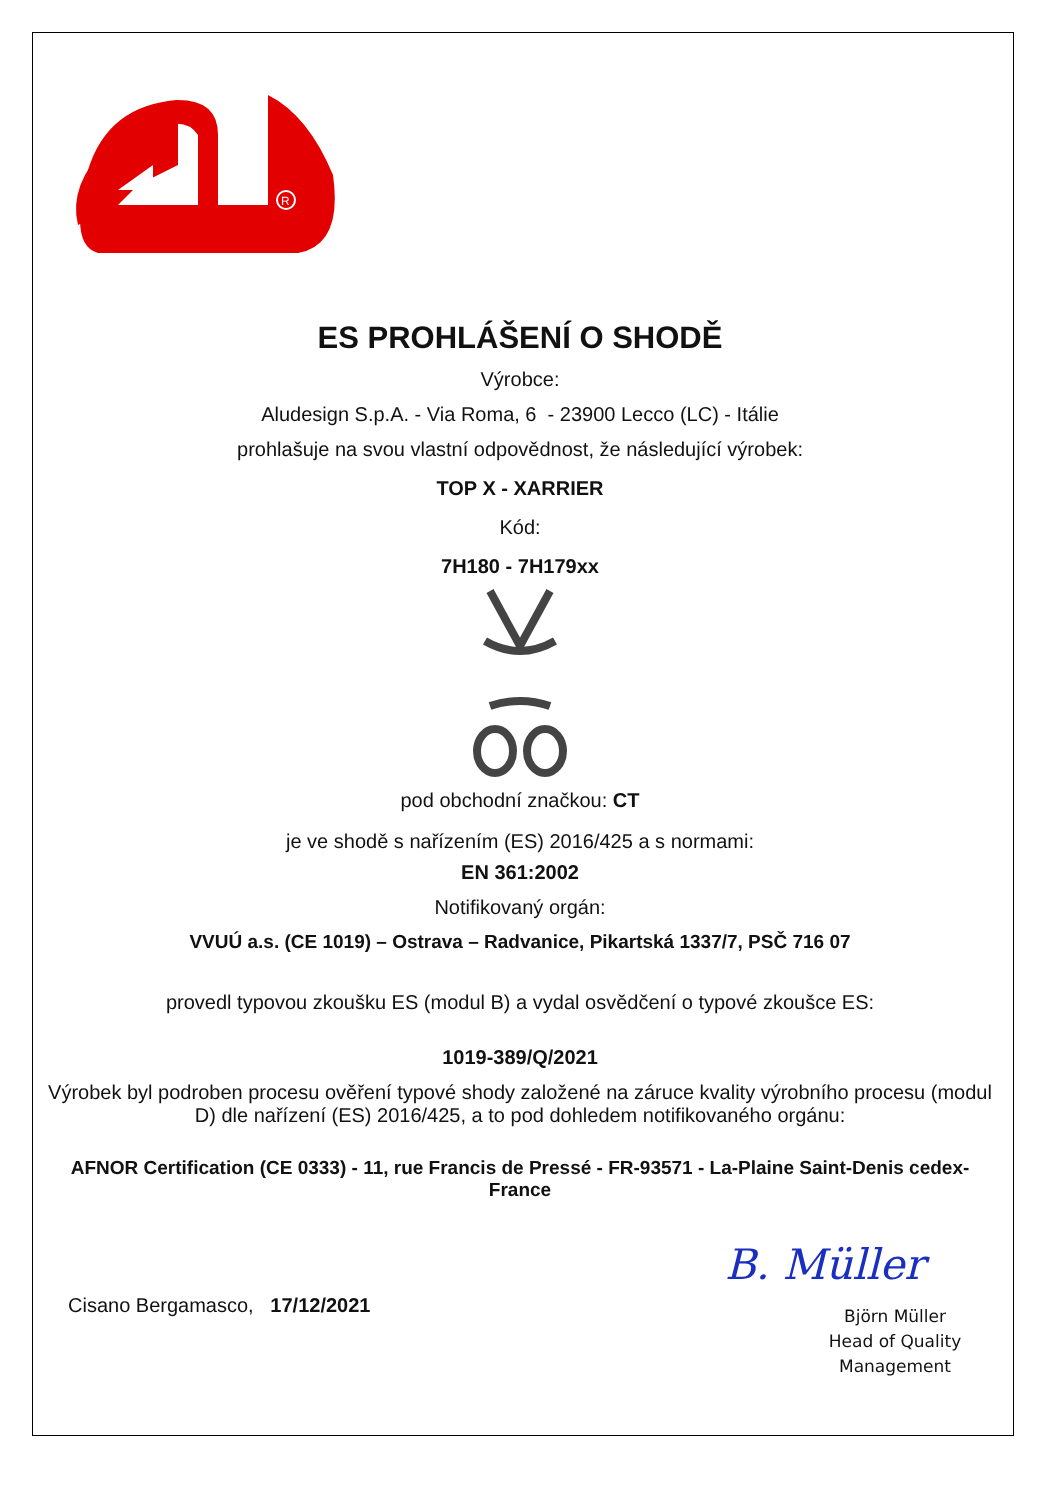R
ES PROHLÁŠENÍ O SHODĚ
Výrobce:
Aludesign S.p.A. - Via Roma, 6 - 23900 Lecco (LC) - Itálie
prohlašuje na svou vlastní odpovědnost, že následující výrobek:
TOP X - XARRIER
Kód:
7H180 - 7H179xx
pod obchodní značkou: CT
je ve shodě s nařízením (ES) 2016/425 a s normami:
EN 361:2002
Notifikovaný orgán:
VVUÚ a.s. (CE 1019) – Ostrava – Radvanice, Pikartská 1337/7, PSČ 716 07
provedl typovou zkoušku ES (modul B) a vydal osvědčení o typové zkoušce ES:
1019-389/Q/2021
Výrobek byl podroben procesu ověření typové shody založené na záruce kvality výrobního procesu (modul D) dle nařízení (ES) 2016/425, a to pod dohledem notifikovaného orgánu:
AFNOR Certification (CE 0333) - 11, rue Francis de Pressé - FR-93571 - La-Plaine Saint-Denis cedex-France
Cisano Bergamasco, 17/12/2021
B. Müller
Björn Müller
Head of Quality
Management